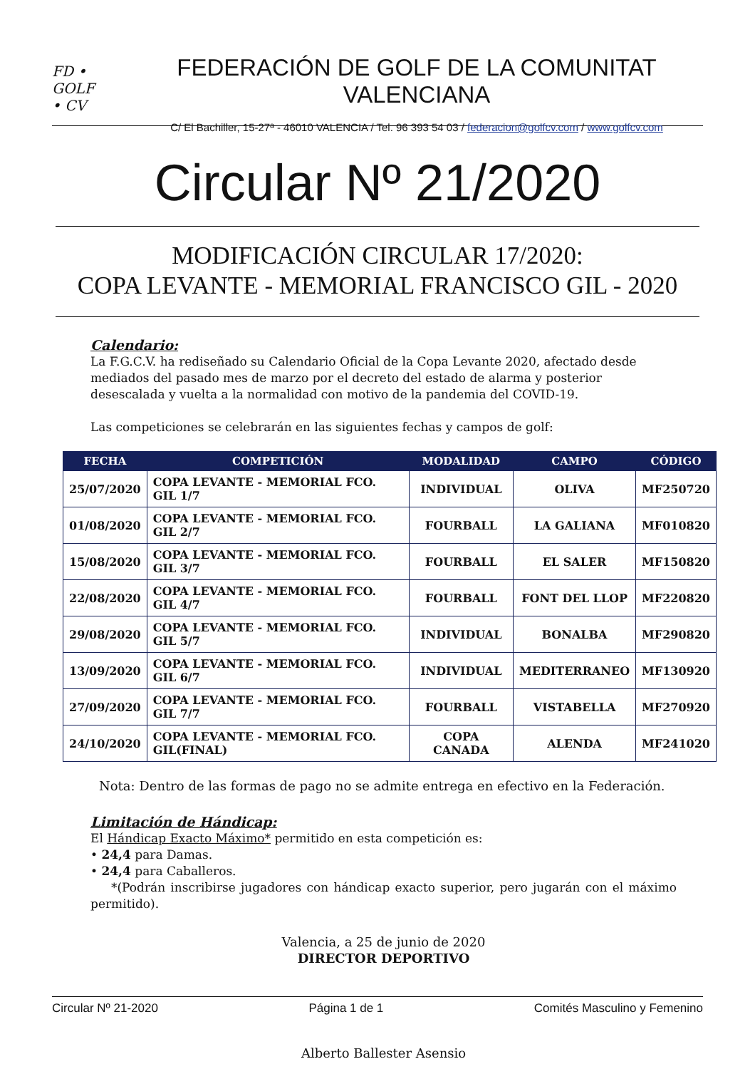FD •
GOLF
• CV
FEDERACIÓN DE GOLF DE LA COMUNITAT VALENCIANA
C/ El Bachiller, 15-27ª - 46010 VALENCIA / Tel. 96 393 54 03 / federacion@golfcv.com / www.golfcv.com
Circular Nº 21/2020
MODIFICACIÓN CIRCULAR 17/2020:
COPA LEVANTE - MEMORIAL FRANCISCO GIL - 2020
Calendario:
La F.G.C.V. ha rediseñado su Calendario Oficial de la Copa Levante 2020, afectado desde mediados del pasado mes de marzo por el decreto del estado de alarma y posterior desescalada y vuelta a la normalidad con motivo de la pandemia del COVID-19.
Las competiciones se celebrarán en las siguientes fechas y campos de golf:
| FECHA | COMPETICIÓN | MODALIDAD | CAMPO | CÓDIGO |
| --- | --- | --- | --- | --- |
| 25/07/2020 | COPA LEVANTE - MEMORIAL FCO. GIL 1/7 | INDIVIDUAL | OLIVA | MF250720 |
| 01/08/2020 | COPA LEVANTE - MEMORIAL FCO. GIL 2/7 | FOURBALL | LA GALIANA | MF010820 |
| 15/08/2020 | COPA LEVANTE - MEMORIAL FCO. GIL 3/7 | FOURBALL | EL SALER | MF150820 |
| 22/08/2020 | COPA LEVANTE - MEMORIAL FCO. GIL 4/7 | FOURBALL | FONT DEL LLOP | MF220820 |
| 29/08/2020 | COPA LEVANTE - MEMORIAL FCO. GIL 5/7 | INDIVIDUAL | BONALBA | MF290820 |
| 13/09/2020 | COPA LEVANTE - MEMORIAL FCO. GIL 6/7 | INDIVIDUAL | MEDITERRANEO | MF130920 |
| 27/09/2020 | COPA LEVANTE - MEMORIAL FCO. GIL 7/7 | FOURBALL | VISTABELLA | MF270920 |
| 24/10/2020 | COPA LEVANTE - MEMORIAL FCO. GIL(FINAL) | COPA CANADA | ALENDA | MF241020 |
Nota: Dentro de las formas de pago no se admite entrega en efectivo en la Federación.
Limitación de Hándicap:
El Hándicap Exacto Máximo* permitido en esta competición es:
• 24,4 para Damas.
• 24,4 para Caballeros.
*(Podrán inscribirse jugadores con hándicap exacto superior, pero jugarán con el máximo permitido).
Valencia, a 25 de junio de 2020
DIRECTOR DEPORTIVO
Alberto Ballester Asensio
Circular Nº 21-2020 Página 1 de 1 Comités Masculino y Femenino